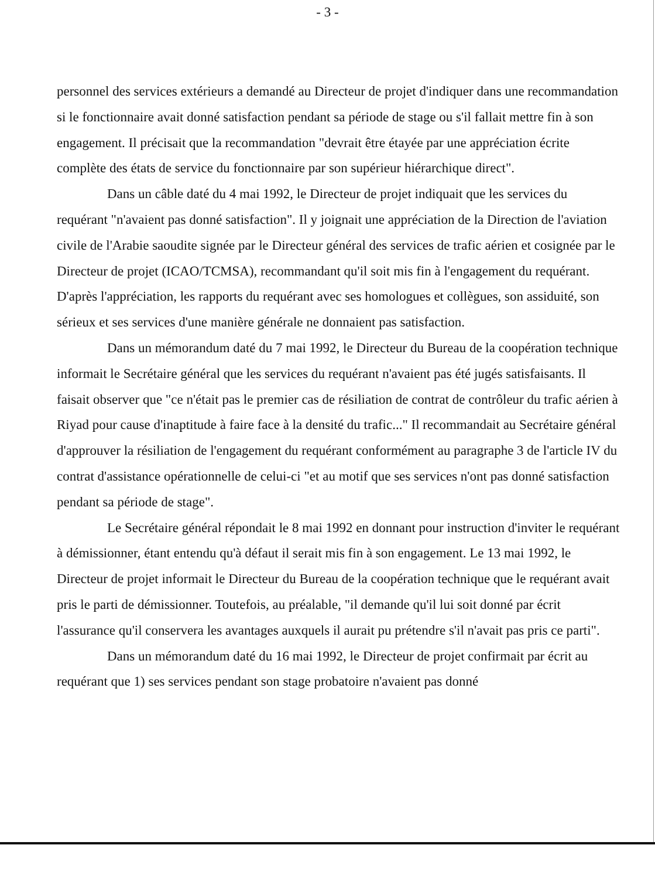- 3 -
personnel des services extérieurs a demandé au Directeur de projet d'indiquer dans une recommandation si le fonctionnaire avait donné satisfaction pendant sa période de stage ou s'il fallait mettre fin à son engagement. Il précisait que la recommandation "devrait être étayée par une appréciation écrite complète des états de service du fonctionnaire par son supérieur hiérarchique direct".
Dans un câble daté du 4 mai 1992, le Directeur de projet indiquait que les services du requérant "n'avaient pas donné satisfaction". Il y joignait une appréciation de la Direction de l'aviation civile de l'Arabie saoudite signée par le Directeur général des services de trafic aérien et cosignée par le Directeur de projet (ICAO/TCMSA), recommandant qu'il soit mis fin à l'engagement du requérant. D'après l'appréciation, les rapports du requérant avec ses homologues et collègues, son assiduité, son sérieux et ses services d'une manière générale ne donnaient pas satisfaction.
Dans un mémorandum daté du 7 mai 1992, le Directeur du Bureau de la coopération technique informait le Secrétaire général que les services du requérant n'avaient pas été jugés satisfaisants. Il faisait observer que "ce n'était pas le premier cas de résiliation de contrat de contrôleur du trafic aérien à Riyad pour cause d'inaptitude à faire face à la densité du trafic..." Il recommandait au Secrétaire général d'approuver la résiliation de l'engagement du requérant conformément au paragraphe 3 de l'article IV du contrat d'assistance opérationnelle de celui-ci "et au motif que ses services n'ont pas donné satisfaction pendant sa période de stage".
Le Secrétaire général répondait le 8 mai 1992 en donnant pour instruction d'inviter le requérant à démissionner, étant entendu qu'à défaut il serait mis fin à son engagement. Le 13 mai 1992, le Directeur de projet informait le Directeur du Bureau de la coopération technique que le requérant avait pris le parti de démissionner. Toutefois, au préalable, "il demande qu'il lui soit donné par écrit l'assurance qu'il conservera les avantages auxquels il aurait pu prétendre s'il n'avait pas pris ce parti".
Dans un mémorandum daté du 16 mai 1992, le Directeur de projet confirmait par écrit au requérant que 1) ses services pendant son stage probatoire n'avaient pas donné